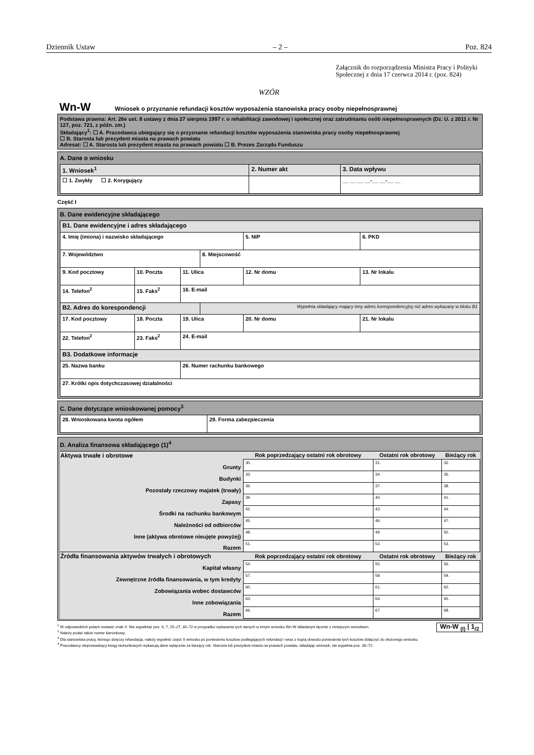Dziennik Ustaw – 2 – Poz. 824
Załącznik do rozporządzenia Ministra Pracy i Polityki Społecznej z dnia 17 czerwca 2014 r. (poz. 824)
WZÓR
Wn-W Wniosek o przyznanie refundacji kosztów wyposażenia stanowiska pracy osoby niepełnosprawnej
Podstawa prawna: Art. 26e ust. 8 ustawy z dnia 27 sierpnia 1997 r. o rehabilitacji zawodowej i społecznej oraz zatrudnianiu osób niepełnosprawnych (Dz. U. z 2011 r. Nr 127, poz. 721, z późn. zm.)
Składający<sup>1</sup>: ☐ A. Pracodawca ubiegający się o przyznanie refundacji kosztów wyposażenia stanowiska pracy osoby niepełnosprawnej
☐ B. Starosta lub prezydent miasta na prawach powiatu
Adresat: ☐ A. Starosta lub prezydent miasta na prawach powiatu ☐ B. Prezes Zarządu Funduszu
A. Dane o wniosku
| 1. Wniosek<sup>1</sup> | 2. Numer akt | 3. Data wpływu |
| ☐ 1. Zwykły ☐ 2. Korygujący | | __ __ __ __-__ __-__ __ |
Część I
B. Dane ewidencyjne składającego
| B1. Dane ewidencyjne i adres składającego | | | | | |
| 4. Imię (imiona) i nazwisko składającego | | | | 5. NIP | 6. PKD |
| 7. Województwo | | | 8. Miejscowość | | |
| 9. Kod pocztowy | 10. Poczta | 11. Ulica | | 12. Nr domu | 13. Nr lokalu |
| 14. Telefon<sup>2</sup> | 15. Faks<sup>2</sup> | 16. E-mail | | | |
| B2. Adres do korespondencji | | | Wypełnia składający mający inny adres korespondencyjny niż adres wykazany w bloku B1 | | |
| 17. Kod pocztowy | 18. Poczta | 19. Ulica | | 20. Nr domu | 21. Nr lokalu |
| 22. Telefon<sup>2</sup> | 23. Faks<sup>2</sup> | 24. E-mail | | | |
| B3. Dodatkowe informacje | | | | | |
| 25. Nazwa banku | | 26. Numer rachunku bankowego | | | |
| 27. Krótki opis dotychczasowej działalności | | | | | |
C. Dane dotyczące wnioskowanej pomocy<sup>3</sup>
| 28. Wnioskowana kwota ogółem | 29. Forma zabezpieczenia |
D. Analiza finansowa składającego (1)<sup>4</sup>
| Aktywa trwałe i obrotowe | Rok poprzedzający ostatni rok obrotowy | Ostatni rok obrotowy | Bieżący rok |
| --- | --- | --- | --- |
| Grunty | 30. | 31. | 32. |
| Budynki | 33. | 34. | 35. |
| Pozostały rzeczowy majatek (trwały) | 36. | 37. | 38. |
| Zapasy | 39. | 40. | 41. |
| Środki na rachunku bankowym | 42. | 43. | 44. |
| Należności od odbiorców | 45. | 46. | 47. |
| Inne (aktywa obrotowe nieujęte powyżej) | 48. | 49. | 50. |
| Razem | 51. | 52. | 53. |
| Źródła finansowania aktywów trwałych i obrotowych | Rok poprzedzający ostatni rok obrotowy | Ostatni rok obrotowy | Bieżący rok |
| Kapitał własny | 54. | 55. | 56. |
| Zewnętrzne źródła finansowania, w tym kredyty | 57. | 58. | 59. |
| Zobowiązania wobec dostawców | 60. | 61. | 62. |
| Inne zobowiązania | 63. | 64. | 65. |
| Razem | 66. | 67. | 68. |
Wn-W <sub>(I)</sub> | 1<sub>/2</sub>
<sup>1</sup> W odpowiednich polach wstawić znak X. Nie wypełniać poz. 6, 7, 25–27, 30–72 w przypadku wykazania tych danych w innym wniosku Wn-W składanym łącznie z niniejszym wnioskiem.
<sup>2</sup> Należy podać także numer kierunkowy.
<sup>3</sup> Dla stanowiska pracy, którego dotyczy refundacja, należy wypełnić część II wniosku po poniesieniu kosztów podlegających refundacji i wraz z kopią dowodu poniesienia tych kosztów dołączyć do złożonego wniosku.
<sup>4</sup> Pracodawcy nieprowadzący ksiąg rachunkowych wykazują dane wyłącznie za bieżący rok. Starosta lub prezydent miasta na prawach powiatu, składając wniosek, nie wypełnia poz. 30–72.